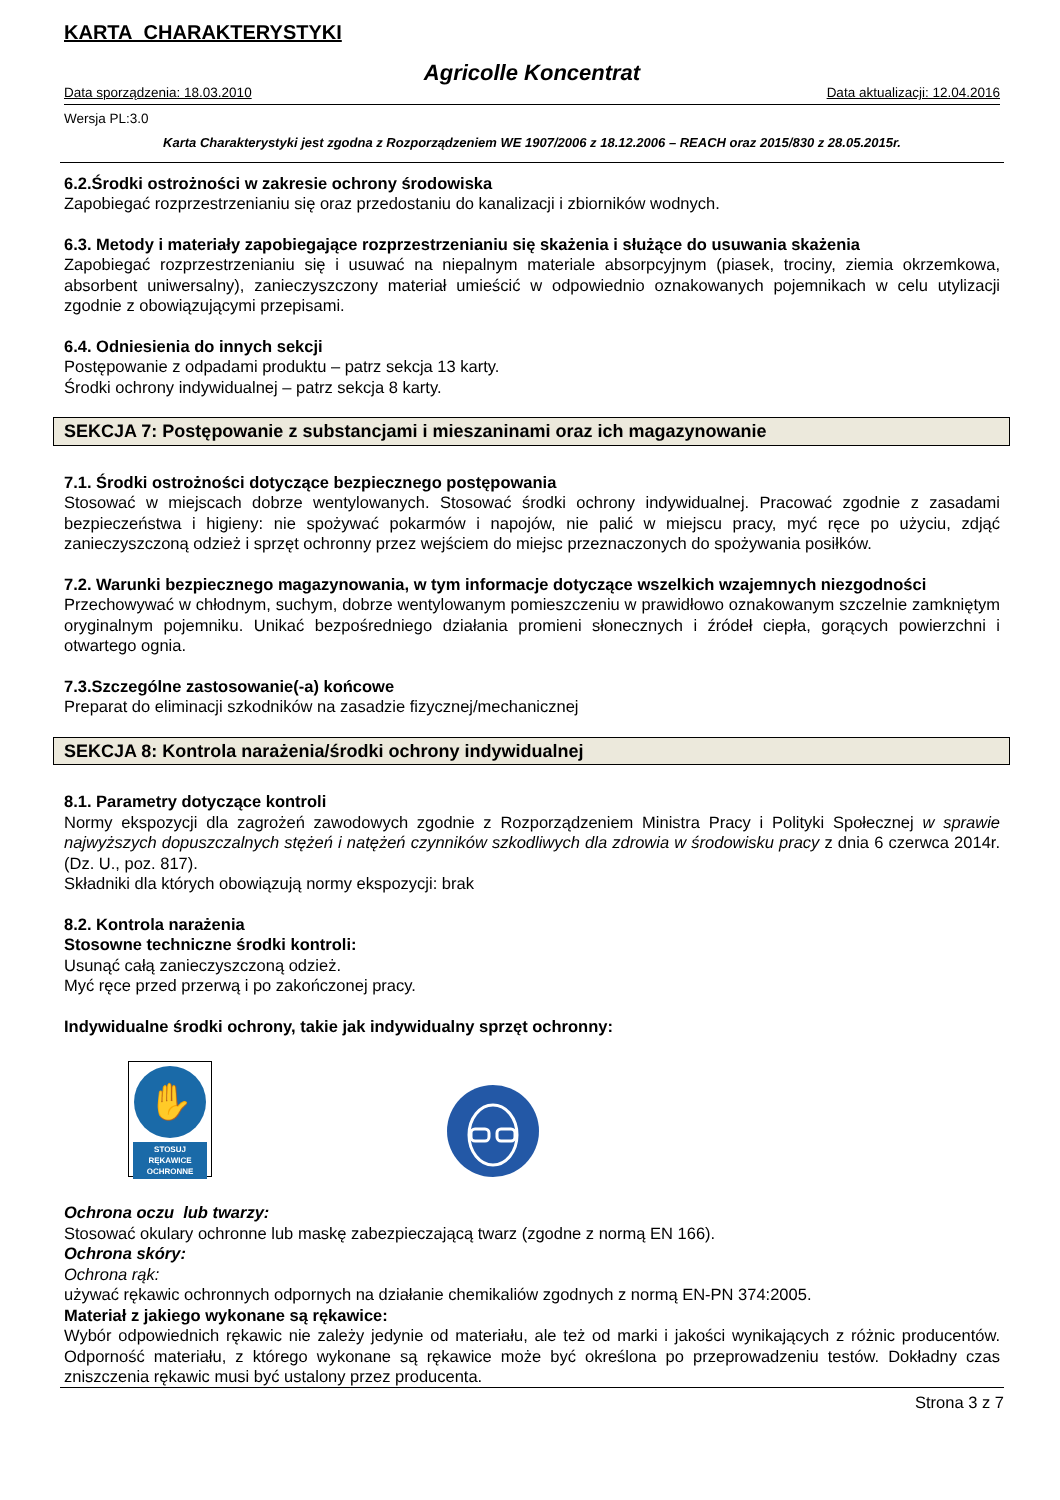KARTA CHARAKTERYSTYKI
Agricolle Koncentrat
Data sporządzenia: 18.03.2010 Data aktualizacji: 12.04.2016
Wersja PL:3.0
Karta Charakterystyki jest zgodna z Rozporządzeniem WE 1907/2006 z 18.12.2006 – REACH oraz 2015/830 z 28.05.2015r.
6.2.Środki ostrożności w zakresie ochrony środowiska
Zapobiegać rozprzestrzenianiu się oraz przedostaniu do kanalizacji i zbiorników wodnych.
6.3. Metody i materiały zapobiegające rozprzestrzenianiu się skażenia i służące do usuwania skażenia
Zapobiegać rozprzestrzenianiu się i usuwać na niepalnym materiale absorpcyjnym (piasek, trociny, ziemia okrzemkowa, absorbent uniwersalny), zanieczyszczony materiał umieścić w odpowiednio oznakowanych pojemnikach w celu utylizacji zgodnie z obowiązującymi przepisami.
6.4. Odniesienia do innych sekcji
Postępowanie z odpadami produktu – patrz sekcja 13 karty.
Środki ochrony indywidualnej – patrz sekcja 8 karty.
SEKCJA 7: Postępowanie z substancjami i mieszaninami oraz ich magazynowanie
7.1. Środki ostrożności dotyczące bezpiecznego postępowania
Stosować w miejscach dobrze wentylowanych. Stosować środki ochrony indywidualnej. Pracować zgodnie z zasadami bezpieczeństwa i higieny: nie spożywać pokarmów i napojów, nie palić w miejscu pracy, myć ręce po użyciu, zdjąć zanieczyszczoną odzież i sprzęt ochronny przez wejściem do miejsc przeznaczonych do spożywania posiłków.
7.2. Warunki bezpiecznego magazynowania, w tym informacje dotyczące wszelkich wzajemnych niezgodności
Przechowywać w chłodnym, suchym, dobrze wentylowanym pomieszczeniu w prawidłowo oznakowanym szczelnie zamkniętym oryginalnym pojemniku. Unikać bezpośredniego działania promieni słonecznych i źródeł ciepła, gorących powierzchni i otwartego ognia.
7.3.Szczególne zastosowanie(-a) końcowe
Preparat do eliminacji szkodników na zasadzie fizycznej/mechanicznej
SEKCJA 8: Kontrola narażenia/środki ochrony indywidualnej
8.1. Parametry dotyczące kontroli
Normy ekspozycji dla zagrożeń zawodowych zgodnie z Rozporządzeniem Ministra Pracy i Polityki Społecznej w sprawie najwyższych dopuszczalnych stężeń i natężeń czynników szkodliwych dla zdrowia w środowisku pracy z dnia 6 czerwca 2014r. (Dz. U., poz. 817).
Składniki dla których obowiązują normy ekspozycji: brak
8.2. Kontrola narażenia
Stosowne techniczne środki kontroli:
Usunąć całą zanieczyszczoną odzież.
Myć ręce przed przerwą i po zakończonej pracy.
Indywidualne środki ochrony, takie jak indywidualny sprzęt ochronny:
✋
STOSUJ RĘKAWICE OCHRONNE
Ochrona oczu lub twarzy:
Stosować okulary ochronne lub maskę zabezpieczającą twarz (zgodne z normą EN 166).
Ochrona skóry:
Ochrona rąk:
używać rękawic ochronnych odpornych na działanie chemikaliów zgodnych z normą EN-PN 374:2005.
Materiał z jakiego wykonane są rękawice:
Wybór odpowiednich rękawic nie zależy jedynie od materiału, ale też od marki i jakości wynikających z różnic producentów. Odporność materiału, z którego wykonane są rękawice może być określona po przeprowadzeniu testów. Dokładny czas zniszczenia rękawic musi być ustalony przez producenta.
Strona 3 z 7